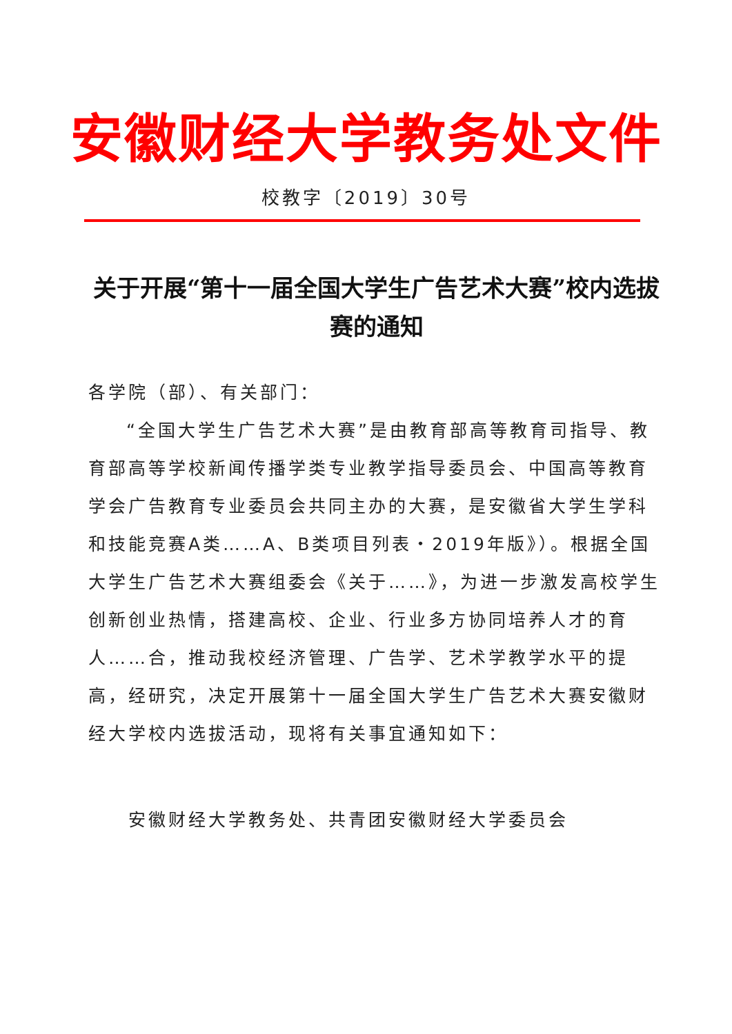安徽财经大学教务处文件
校教字〔2019〕30号
关于开展“第十一届全国大学生广告艺术大赛”校内选拔赛的通知
各学院（部）、有关部门：
“全国大学生广告艺术大赛”是由教育部高等教育司指导、教育部高等学校新闻传播学类专业教学指导委员会、中国高等教育学会广告教育专业委员会共同主办的大赛，是安徽省大学生学科和技能竞赛A类……A、B类项目列表・2019年版》）。根据全国大学生广告艺术大赛组委会《关于……》，为进一步激发高校学生创新创业热情，搭建高校、企业、行业多方协同培养人才的育人……合，推动我校经济管理、广告学、艺术学教学水平的提高，经研究，决定开展第十一届全国大学生广告艺术大赛安徽财经大学校内选拔活动，现将有关事宜通知如下：
安徽财经大学教务处、共青团安徽财经大学委员会